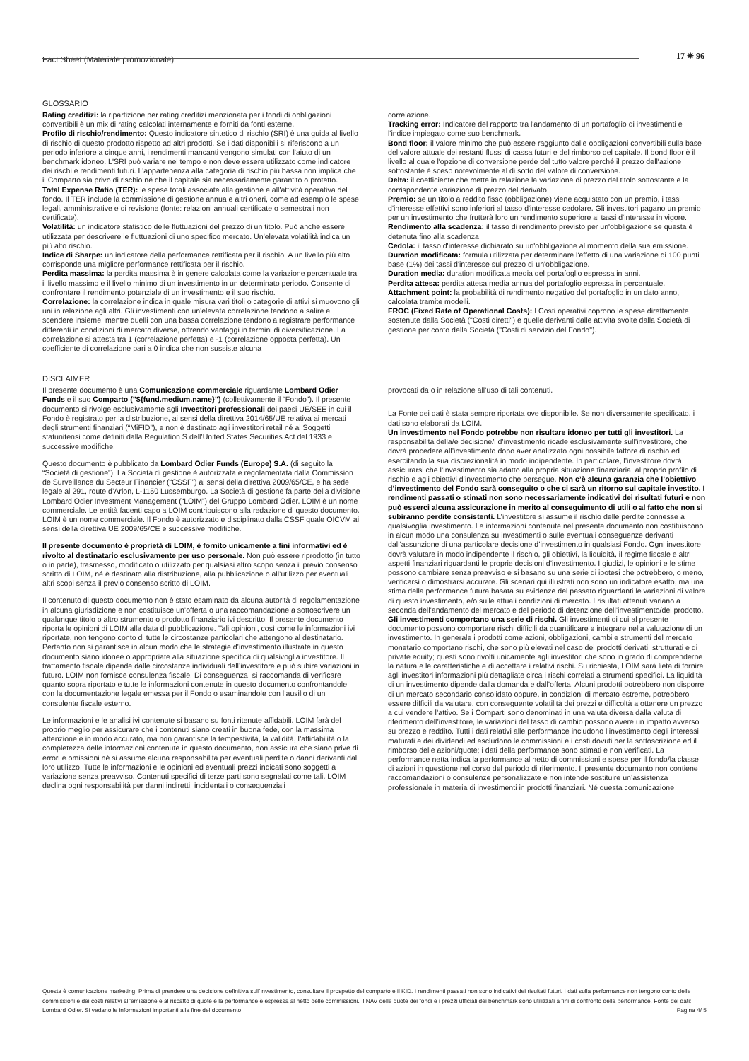17 ✵ 96
Fact Sheet (Materiale promozionale)
GLOSSARIO
Rating creditizi: la ripartizione per rating creditizi menzionata per i fondi di obbligazioni convertibili è un mix di rating calcolati internamente e forniti da fonti esterne.
Profilo di rischio/rendimento: Questo indicatore sintetico di rischio (SRI) è una guida al livello di rischio di questo prodotto rispetto ad altri prodotti. Se i dati disponibili si riferiscono a un periodo inferiore a cinque anni, i rendimenti mancanti vengono simulati con l'aiuto di un benchmark idoneo. L'SRI può variare nel tempo e non deve essere utilizzato come indicatore dei rischi e rendimenti futuri. L'appartenenza alla categoria di rischio più bassa non implica che il Comparto sia privo di rischio né che il capitale sia necessariamente garantito o protetto.
Total Expense Ratio (TER): le spese totali associate alla gestione e all'attività operativa del fondo. Il TER include la commissione di gestione annua e altri oneri, come ad esempio le spese legali, amministrative e di revisione (fonte: relazioni annuali certificate o semestrali non certificate).
Volatilità: un indicatore statistico delle fluttuazioni del prezzo di un titolo. Può anche essere utilizzata per descrivere le fluttuazioni di uno specifico mercato. Un'elevata volatilità indica un più alto rischio.
Indice di Sharpe: un indicatore della performance rettificata per il rischio. A un livello più alto corrisponde una migliore performance rettificata per il rischio.
Perdita massima: la perdita massima è in genere calcolata come la variazione percentuale tra il livello massimo e il livello minimo di un investimento in un determinato periodo. Consente di confrontare il rendimento potenziale di un investimento e il suo rischio.
Correlazione: la correlazione indica in quale misura vari titoli o categorie di attivi si muovono gli uni in relazione agli altri. Gli investimenti con un'elevata correlazione tendono a salire e scendere insieme, mentre quelli con una bassa correlazione tendono a registrare performance differenti in condizioni di mercato diverse, offrendo vantaggi in termini di diversificazione. La correlazione si attesta tra 1 (correlazione perfetta) e -1 (correlazione opposta perfetta). Un coefficiente di correlazione pari a 0 indica che non sussiste alcuna
correlazione.
Tracking error: Indicatore del rapporto tra l'andamento di un portafoglio di investimenti e l'indice impiegato come suo benchmark.
Bond floor: il valore minimo che può essere raggiunto dalle obbligazioni convertibili sulla base del valore attuale dei restanti flussi di cassa futuri e del rimborso del capitale. Il bond floor è il livello al quale l'opzione di conversione perde del tutto valore perché il prezzo dell'azione sottostante è sceso notevolmente al di sotto del valore di conversione.
Delta: il coefficiente che mette in relazione la variazione di prezzo del titolo sottostante e la corrispondente variazione di prezzo del derivato.
Premio: se un titolo a reddito fisso (obbligazione) viene acquistato con un premio, i tassi d'interesse effettivi sono inferiori al tasso d'interesse cedolare. Gli investitori pagano un premio per un investimento che frutterà loro un rendimento superiore ai tassi d'interesse in vigore.
Rendimento alla scadenza: il tasso di rendimento previsto per un'obbligazione se questa è detenuta fino alla scadenza.
Cedola: il tasso d'interesse dichiarato su un'obbligazione al momento della sua emissione.
Duration modificata: formula utilizzata per determinare l'effetto di una variazione di 100 punti base (1%) dei tassi d'interesse sul prezzo di un'obbligazione.
Duration media: duration modificata media del portafoglio espressa in anni.
Perdita attesa: perdita attesa media annua del portafoglio espressa in percentuale.
Attachment point: la probabilità di rendimento negativo del portafoglio in un dato anno, calcolata tramite modelli.
FROC (Fixed Rate of Operational Costs): I Costi operativi coprono le spese direttamente sostenute dalla Società ("Costi diretti") e quelle derivanti dalle attività svolte dalla Società di gestione per conto della Società ("Costi di servizio del Fondo").
DISCLAIMER
Il presente documento è una Comunicazione commerciale riguardante Lombard Odier Funds e il suo Comparto ("${fund.medium.name}") (collettivamente il “Fondo”). Il presente documento si rivolge esclusivamente agli Investitori professionali dei paesi UE/SEE in cui il Fondo è registrato per la distribuzione, ai sensi della direttiva 2014/65/UE relativa ai mercati degli strumenti finanziari (“MiFID”), e non è destinato agli investitori retail né ai Soggetti statunitensi come definiti dalla Regulation S dell’United States Securities Act del 1933 e successive modifiche.
Questo documento è pubblicato da Lombard Odier Funds (Europe) S.A. (di seguito la “Società di gestione”). La Società di gestione è autorizzata e regolamentata dalla Commission de Surveillance du Secteur Financier (“CSSF”) ai sensi della direttiva 2009/65/CE, e ha sede legale al 291, route d’Arlon, L-1150 Lussemburgo. La Società di gestione fa parte della divisione Lombard Odier Investment Management (“LOIM”) del Gruppo Lombard Odier. LOIM è un nome commerciale. Le entità facenti capo a LOIM contribuiscono alla redazione di questo documento. LOIM è un nome commerciale. Il Fondo è autorizzato e disciplinato dalla CSSF quale OICVM ai sensi della direttiva UE 2009/65/CE e successive modifiche.
Il presente documento è proprietà di LOIM, è fornito unicamente a fini informativi ed è rivolto al destinatario esclusivamente per uso personale. Non può essere riprodotto (in tutto o in parte), trasmesso, modificato o utilizzato per qualsiasi altro scopo senza il previo consenso scritto di LOIM, né è destinato alla distribuzione, alla pubblicazione o all’utilizzo per eventuali altri scopi senza il previo consenso scritto di LOIM.
Il contenuto di questo documento non è stato esaminato da alcuna autorità di regolamentazione in alcuna giurisdizione e non costituisce un’offerta o una raccomandazione a sottoscrivere un qualunque titolo o altro strumento o prodotto finanziario ivi descritto. Il presente documento riporta le opinioni di LOIM alla data di pubblicazione. Tali opinioni, così come le informazioni ivi riportate, non tengono conto di tutte le circostanze particolari che attengono al destinatario. Pertanto non si garantisce in alcun modo che le strategie d’investimento illustrate in questo documento siano idonee o appropriate alla situazione specifica di qualsivoglia investitore. Il trattamento fiscale dipende dalle circostanze individuali dell’investitore e può subire variazioni in futuro. LOIM non fornisce consulenza fiscale. Di conseguenza, si raccomanda di verificare quanto sopra riportato e tutte le informazioni contenute in questo documento confrontandole con la documentazione legale emessa per il Fondo o esaminandole con l’ausilio di un consulente fiscale esterno.
Le informazioni e le analisi ivi contenute si basano su fonti ritenute affidabili. LOIM farà del proprio meglio per assicurare che i contenuti siano creati in buona fede, con la massima attenzione e in modo accurato, ma non garantisce la tempestività, la validità, l’affidabilità o la completezza delle informazioni contenute in questo documento, non assicura che siano prive di errori e omissioni né si assume alcuna responsabilità per eventuali perdite o danni derivanti dal loro utilizzo. Tutte le informazioni e le opinioni ed eventuali prezzi indicati sono soggetti a variazione senza preavviso. Contenuti specifici di terze parti sono segnalati come tali. LOIM declina ogni responsabilità per danni indiretti, incidentali o consequenziali
provocati da o in relazione all’uso di tali contenuti.
La Fonte dei dati è stata sempre riportata ove disponibile. Se non diversamente specificato, i dati sono elaborati da LOIM.
Un investimento nel Fondo potrebbe non risultare idoneo per tutti gli investitori. La responsabilità della/e decisione/i d’investimento ricade esclusivamente sull’investitore, che dovrà procedere all’investimento dopo aver analizzato ogni possibile fattore di rischio ed esercitando la sua discrezionalità in modo indipendente. In particolare, l’investitore dovrà assicurarsi che l’investimento sia adatto alla propria situazione finanziaria, al proprio profilo di rischio e agli obiettivi d’investimento che persegue. Non c’è alcuna garanzia che l’obiettivo d’investimento del Fondo sarà conseguito o che ci sarà un ritorno sul capitale investito. I rendimenti passati o stimati non sono necessariamente indicativi dei risultati futuri e non può esserci alcuna assicurazione in merito al conseguimento di utili o al fatto che non si subiranno perdite consistenti. L’investitore si assume il rischio delle perdite connesse a qualsivoglia investimento. Le informazioni contenute nel presente documento non costituiscono in alcun modo una consulenza su investimenti o sulle eventuali conseguenze derivanti dall’assunzione di una particolare decisione d’investimento in qualsiasi Fondo. Ogni investitore dovrà valutare in modo indipendente il rischio, gli obiettivi, la liquidità, il regime fiscale e altri aspetti finanziari riguardanti le proprie decisioni d’investimento. I giudizi, le opinioni e le stime possono cambiare senza preavviso e si basano su una serie di ipotesi che potrebbero, o meno, verificarsi o dimostrarsi accurate. Gli scenari qui illustrati non sono un indicatore esatto, ma una stima della performance futura basata su evidenze del passato riguardanti le variazioni di valore di questo investimento, e/o sulle attuali condizioni di mercato. I risultati ottenuti variano a seconda dell’andamento del mercato e del periodo di detenzione dell’investimento/del prodotto.
Gli investimenti comportano una serie di rischi. Gli investimenti di cui al presente documento possono comportare rischi difficili da quantificare e integrare nella valutazione di un investimento. In generale i prodotti come azioni, obbligazioni, cambi e strumenti del mercato monetario comportano rischi, che sono più elevati nel caso dei prodotti derivati, strutturati e di private equity; questi sono rivolti unicamente agli investitori che sono in grado di comprenderne la natura e le caratteristiche e di accettare i relativi rischi. Su richiesta, LOIM sarà lieta di fornire agli investitori informazioni più dettagliate circa i rischi correlati a strumenti specifici. La liquidità di un investimento dipende dalla domanda e dall’offerta. Alcuni prodotti potrebbero non disporre di un mercato secondario consolidato oppure, in condizioni di mercato estreme, potrebbero essere difficili da valutare, con conseguente volatilità dei prezzi e difficoltà a ottenere un prezzo a cui vendere l’attivo. Se i Comparti sono denominati in una valuta diversa dalla valuta di riferimento dell’investitore, le variazioni del tasso di cambio possono avere un impatto avverso su prezzo e reddito. Tutti i dati relativi alle performance includono l’investimento degli interessi maturati e dei dividendi ed escludono le commissioni e i costi dovuti per la sottoscrizione ed il rimborso delle azioni/quote; i dati della performance sono stimati e non verificati. La performance netta indica la performance al netto di commissioni e spese per il fondo/la classe di azioni in questione nel corso del periodo di riferimento. Il presente documento non contiene raccomandazioni o consulenze personalizzate e non intende sostituire un’assistenza professionale in materia di investimenti in prodotti finanziari. Né questa comunicazione
Questa è comunicazione marketing. Prima di prendere una decisione definitiva sull'investimento, consultare il prospetto del comparto e il KID. I rendimenti passati non sono indicativi dei risultati futuri. I dati sulla performance non tengono conto delle commissioni e dei costi relativi all'emissione e al riscatto di quote e la performance è espressa al netto delle commissioni. Il NAV delle quote dei fondi e i prezzi ufficiali dei benchmark sono utilizzati a fini di confronto della performance. Fonte dei dati: Lombard Odier. Si vedano le informazioni importanti alla fine del documento. Pagina 4/ 5